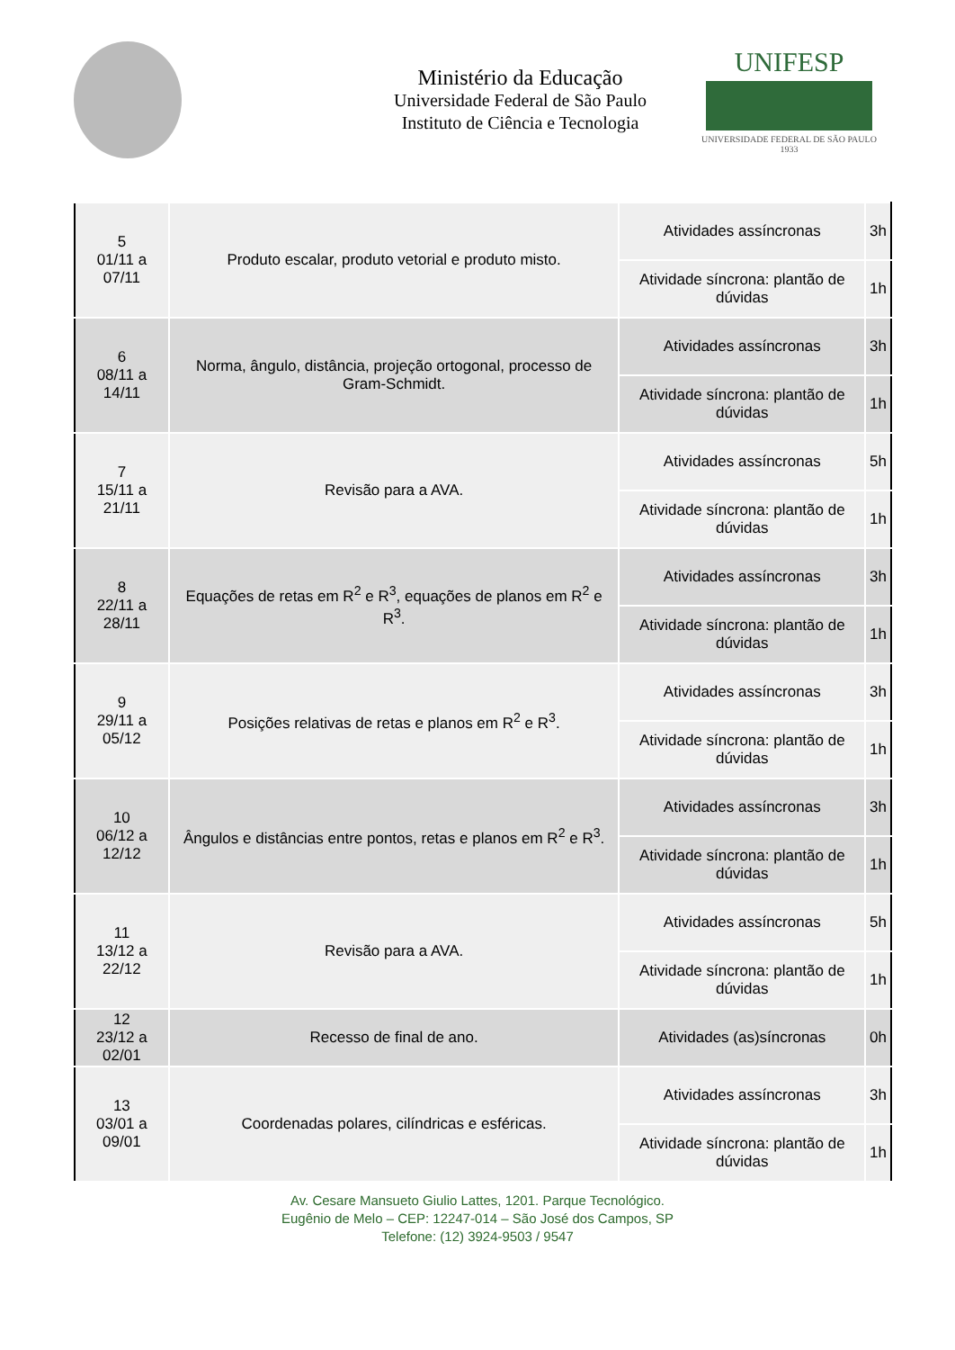Ministério da Educação
Universidade Federal de São Paulo
Instituto de Ciência e Tecnologia
UNIFESP
UNIVERSIDADE FEDERAL DE SÃO PAULO
1933
| 5 01/11 a 07/11 | Produto escalar, produto vetorial e produto misto. | Atividades assíncronas | 3h |
| | | Atividade síncrona: plantão de dúvidas | 1h |
| 6 08/11 a 14/11 | Norma, ângulo, distância, projeção ortogonal, processo de Gram-Schmidt. | Atividades assíncronas | 3h |
| | | Atividade síncrona: plantão de dúvidas | 1h |
| 7 15/11 a 21/11 | Revisão para a AVA. | Atividades assíncronas | 5h |
| | | Atividade síncrona: plantão de dúvidas | 1h |
| 8 22/11 a 28/11 | Equações de retas em R<sup>2</sup> e R<sup>3</sup>, equações de planos em R<sup>2</sup> e R<sup>3</sup>. | Atividades assíncronas | 3h |
| | | Atividade síncrona: plantão de dúvidas | 1h |
| 9 29/11 a 05/12 | Posições relativas de retas e planos em R<sup>2</sup> e R<sup>3</sup>. | Atividades assíncronas | 3h |
| | | Atividade síncrona: plantão de dúvidas | 1h |
| 10 06/12 a 12/12 | Ângulos e distâncias entre pontos, retas e planos em R<sup>2</sup> e R<sup>3</sup>. | Atividades assíncronas | 3h |
| | | Atividade síncrona: plantão de dúvidas | 1h |
| 11 13/12 a 22/12 | Revisão para a AVA. | Atividades assíncronas | 5h |
| | | Atividade síncrona: plantão de dúvidas | 1h |
| 12 23/12 a 02/01 | Recesso de final de ano. | Atividades (as)síncronas | 0h |
| 13 03/01 a 09/01 | Coordenadas polares, cilíndricas e esféricas. | Atividades assíncronas | 3h |
| | | Atividade síncrona: plantão de dúvidas | 1h |
Av. Cesare Mansueto Giulio Lattes, 1201. Parque Tecnológico.
Eugênio de Melo – CEP: 12247-014 – São José dos Campos, SP
Telefone: (12) 3924-9503 / 9547